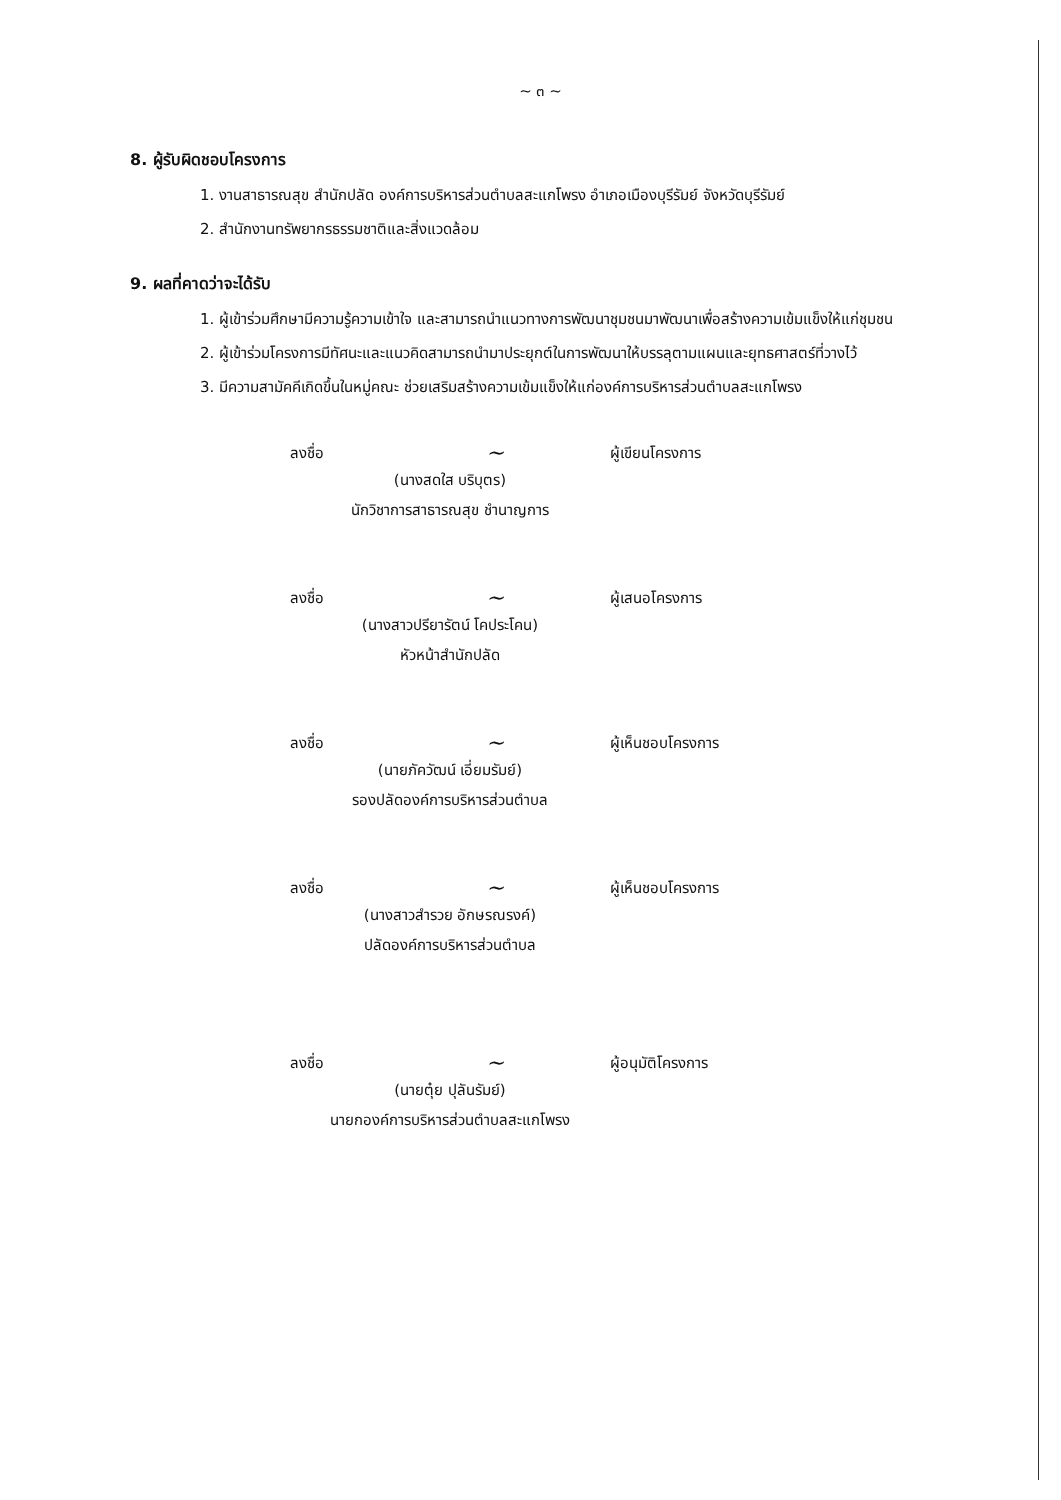~ ๓ ~
8. ผู้รับผิดชอบโครงการ
1. งานสาธารณสุข สำนักปลัด องค์การบริหารส่วนตำบลสะแกโพรง อำเภอเมืองบุรีรัมย์ จังหวัดบุรีรัมย์
2. สำนักงานทรัพยากรธรรมชาติและสิ่งแวดล้อม
9. ผลที่คาดว่าจะได้รับ
1. ผู้เข้าร่วมศึกษามีความรู้ความเข้าใจ และสามารถนำแนวทางการพัฒนาชุมชนมาพัฒนาเพื่อสร้างความเข้มแข็งให้แก่ชุมชน
2. ผู้เข้าร่วมโครงการมีทัศนะและแนวคิดสามารถนำมาประยุกต์ในการพัฒนาให้บรรลุตามแผนและยุทธศาสตร์ที่วางไว้
3. มีความสามัคคีเกิดขึ้นในหมู่คณะ ช่วยเสริมสร้างความเข้มแข็งให้แก่องค์การบริหารส่วนตำบลสะแกโพรง
ลงชื่อ ~ ผู้เขียนโครงการ
(นางสดใส บริบุตร)
นักวิชาการสาธารณสุข ชำนาญการ
ลงชื่อ ~ ผู้เสนอโครงการ
(นางสาวปรียารัตน์ โคประโคน)
หัวหน้าสำนักปลัด
ลงชื่อ ~ ผู้เห็นชอบโครงการ
(นายภัควัฒน์ เอี่ยมรัมย์)
รองปลัดองค์การบริหารส่วนตำบล
ลงชื่อ ~ ผู้เห็นชอบโครงการ
(นางสาวสำรวย อักษรณรงค์)
ปลัดองค์การบริหารส่วนตำบล
ลงชื่อ ~ ผู้อนุมัติโครงการ
(นายตุ๋ย ปุลันรัมย์)
นายกองค์การบริหารส่วนตำบลสะแกโพรง